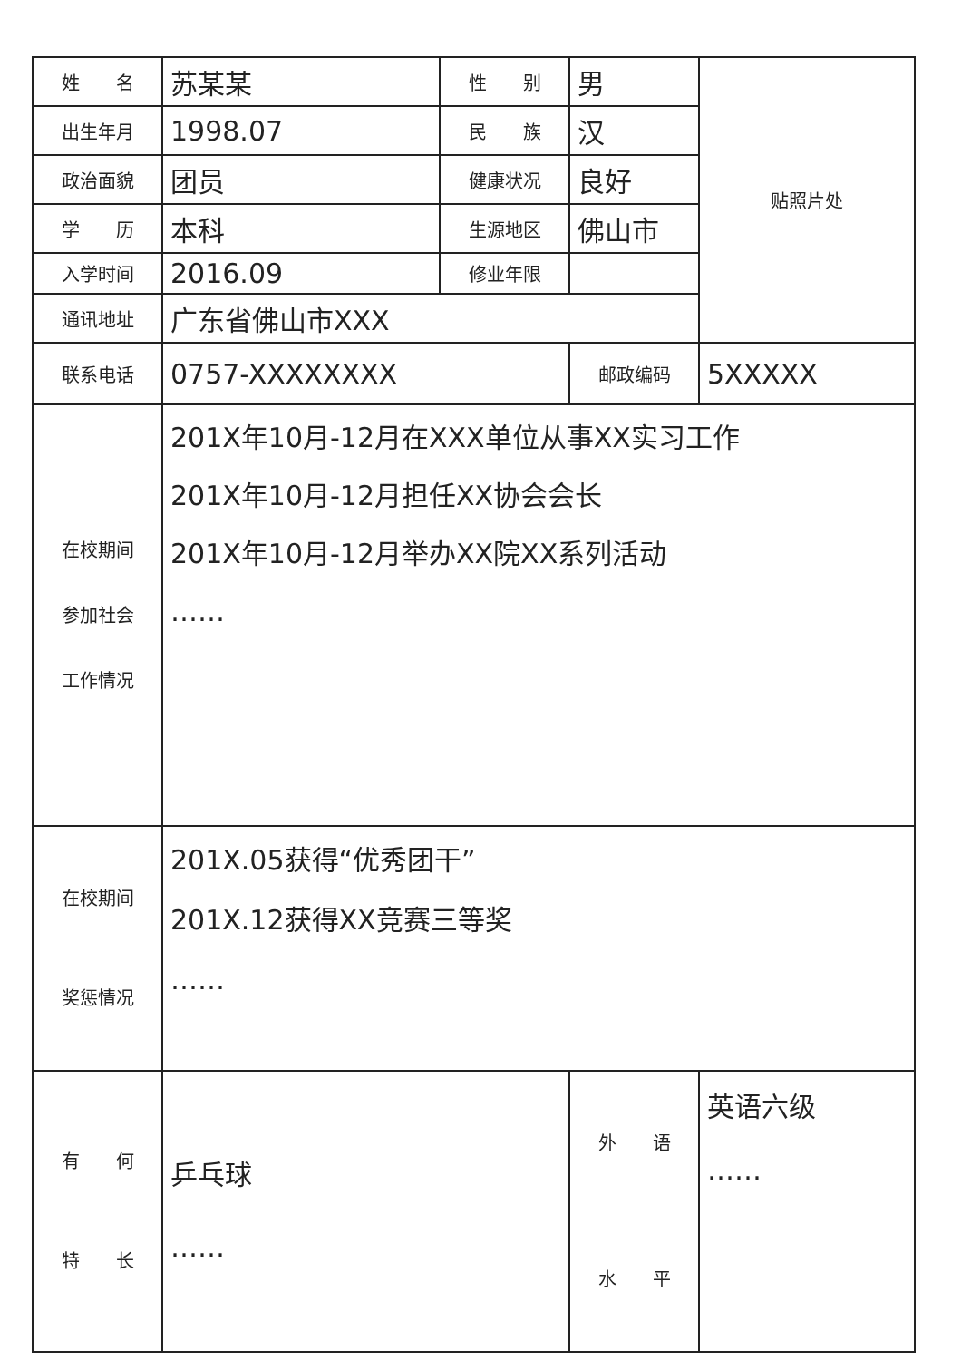| 姓 名 | 苏某某 | 性 别 | 男 | 贴照片处 |
| 出生年月 | 1998.07 | 民 族 | 汉 | |
| 政治面貌 | 团员 | 健康状况 | 良好 | |
| 学 历 | 本科 | 生源地区 | 佛山市 | |
| 入学时间 | 2016.09 | 修业年限 | | |
| 通讯地址 | 广东省佛山市XXX | | | |
| 联系电话 | 0757-XXXXXXXX | | 邮政编码 | 5XXXXX |
| 在校期间 参加社会 工作情况 | 201X年10月-12月在XXX单位从事XX实习工作 201X年10月-12月担任XX协会会长 201X年10月-12月举办XX院XX系列活动 …… | | | |
| 在校期间 奖惩情况 | 201X.05获得“优秀团干” 201X.12获得XX竞赛三等奖 …… | | | |
| 有 何 特 长 | 乒乓球 …… | | 外 语 水 平 | 英语六级 …… |